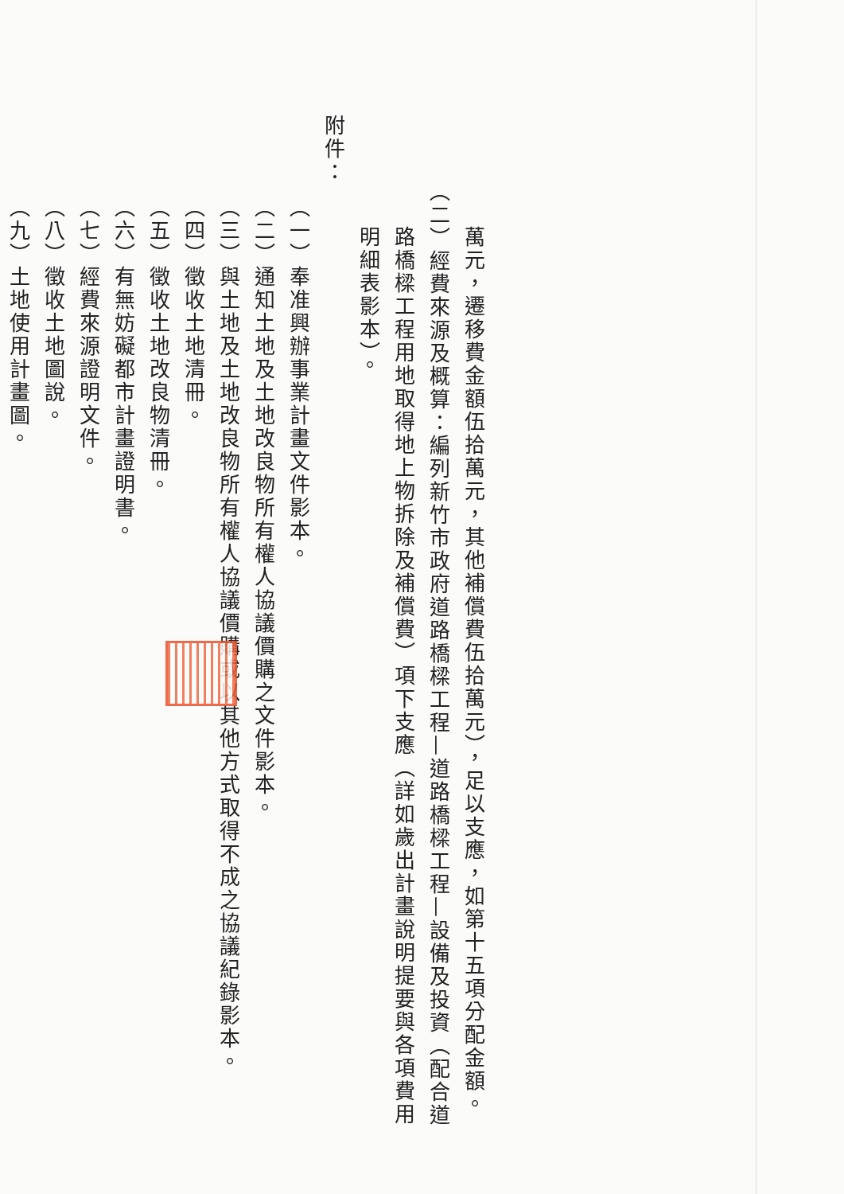萬元，遷移費金額伍拾萬元，其他補償費伍拾萬元），足以支應，如第十五項分配金額。
（二）經費來源及概算：編列新竹市政府道路橋樑工程—道路橋樑工程—設備及投資（配合道路橋樑工程用地取得地上物拆除及補償費）項下支應（詳如歲出計畫說明提要與各項費用明細表影本）。
附件：
（一）奉准興辦事業計畫文件影本。
（二）通知土地及土地改良物所有權人協議價購之文件影本。
（三）與土地及土地改良物所有權人協議價購或以其他方式取得不成之協議紀錄影本。
（四）徵收土地清冊。
（五）徵收土地改良物清冊。
（六）有無妨礙都市計畫證明書。
（七）經費來源證明文件。
（八）徵收土地圖說。
（九）土地使用計畫圖。